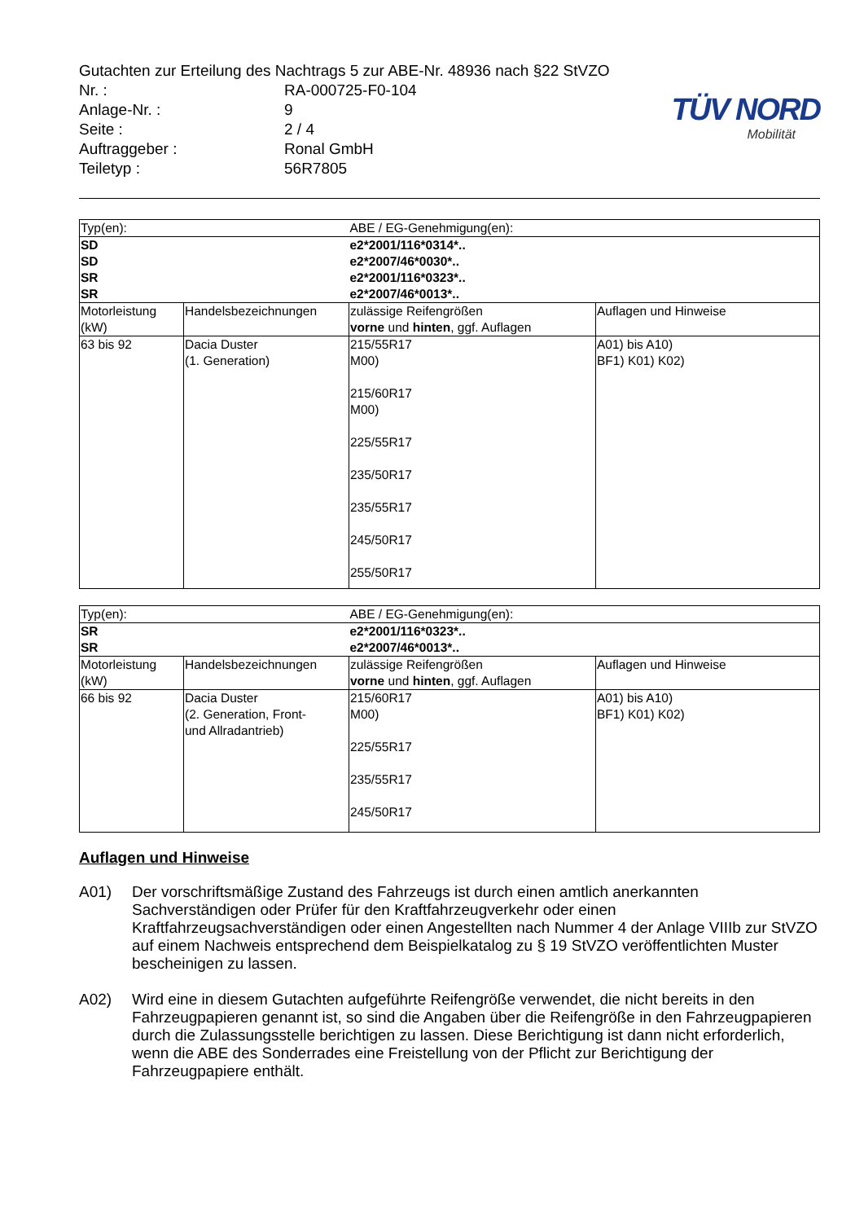Gutachten zur Erteilung des Nachtrags 5 zur ABE-Nr. 48936 nach §22 StVZO
Nr. : RA-000725-F0-104
Anlage-Nr. : 9
Seite : 2 / 4
Auftraggeber : Ronal GmbH
Teiletyp : 56R7805
TÜV NORD
Mobilität
| Typ(en): | | ABE / EG-Genehmigung(en): | |
| SD SD SR SR | | e2*2001/116*0314*.. e2*2007/46*0030*.. e2*2001/116*0323*.. e2*2007/46*0013*.. | |
| Motorleistung (kW) | Handelsbezeichnungen | zulässige Reifengrößen vorne und hinten , ggf. Auflagen | Auflagen und Hinweise |
| 63 bis 92 | Dacia Duster (1. Generation) | 215/55R17 M00) 215/60R17 M00) 225/55R17 235/50R17 235/55R17 245/50R17 255/50R17 | A01) bis A10) BF1) K01) K02) |
| Typ(en): | | ABE / EG-Genehmigung(en): | |
| SR SR | | e2*2001/116*0323*.. e2*2007/46*0013*.. | |
| Motorleistung (kW) | Handelsbezeichnungen | zulässige Reifengrößen vorne und hinten , ggf. Auflagen | Auflagen und Hinweise |
| 66 bis 92 | Dacia Duster (2. Generation, Front- und Allradantrieb) | 215/60R17 M00) 225/55R17 235/55R17 245/50R17 | A01) bis A10) BF1) K01) K02) |
Auflagen und Hinweise
A01) Der vorschriftsmäßige Zustand des Fahrzeugs ist durch einen amtlich anerkannten Sachverständigen oder Prüfer für den Kraftfahrzeugverkehr oder einen Kraftfahrzeugsachverständigen oder einen Angestellten nach Nummer 4 der Anlage VIIIb zur StVZO auf einem Nachweis entsprechend dem Beispielkatalog zu § 19 StVZO veröffentlichten Muster bescheinigen zu lassen.
A02) Wird eine in diesem Gutachten aufgeführte Reifengröße verwendet, die nicht bereits in den Fahrzeugpapieren genannt ist, so sind die Angaben über die Reifengröße in den Fahrzeugpapieren durch die Zulassungsstelle berichtigen zu lassen. Diese Berichtigung ist dann nicht erforderlich, wenn die ABE des Sonderrades eine Freistellung von der Pflicht zur Berichtigung der Fahrzeugpapiere enthält.